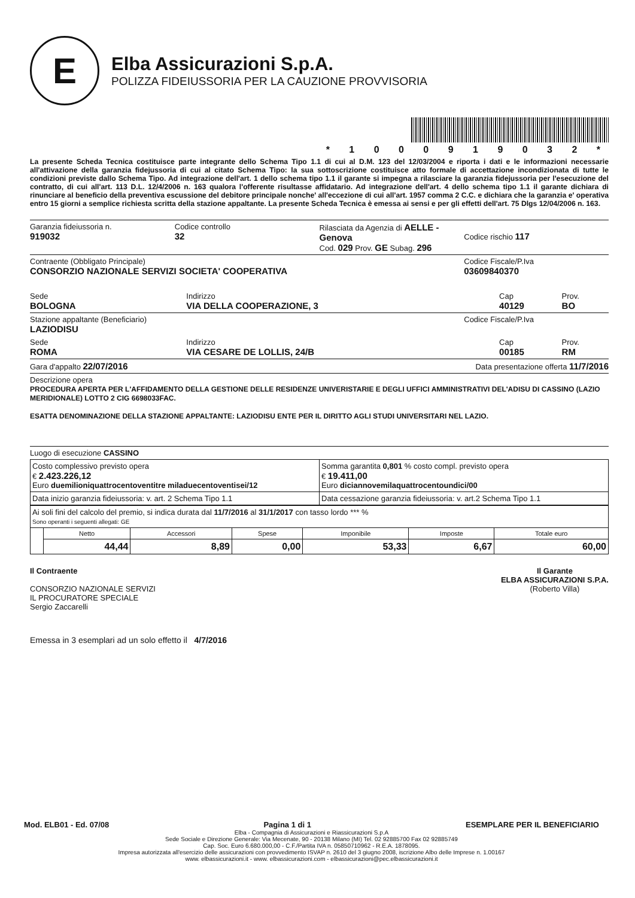E
Elba Assicurazioni S.p.A.
POLIZZA FIDEIUSSORIA PER LA CAUZIONE PROVVISORIA
* 1 0 0 0 9 1 9 0 3 2 *
La presente Scheda Tecnica costituisce parte integrante dello Schema Tipo 1.1 di cui al D.M. 123 del 12/03/2004 e riporta i dati e le informazioni necessarie all'attivazione della garanzia fidejussoria di cui al citato Schema Tipo: la sua sottoscrizione costituisce atto formale di accettazione incondizionata di tutte le condizioni previste dallo Schema Tipo. Ad integrazione dell'art. 1 dello schema tipo 1.1 il garante si impegna a rilasciare la garanzia fidejussoria per l'esecuzione del contratto, di cui all'art. 113 D.L. 12/4/2006 n. 163 qualora l'offerente risultasse affidatario. Ad integrazione dell'art. 4 dello schema tipo 1.1 il garante dichiara di rinunciare al beneficio della preventiva escussione del debitore principale nonche' all'eccezione di cui all'art. 1957 comma 2 C.C. e dichiara che la garanzia e' operativa entro 15 giorni a semplice richiesta scritta della stazione appaltante. La presente Scheda Tecnica è emessa ai sensi e per gli effetti dell'art. 75 Dlgs 12/04/2006 n. 163.
Garanzia fideiussoria n.
919032
Codice controllo
32
Rilasciata da Agenzia di AELLE - Genova
Cod. 029 Prov. GE Subag. 296
Codice rischio 117
Contraente (Obbligato Principale)
CONSORZIO NAZIONALE SERVIZI SOCIETA' COOPERATIVA
Codice Fiscale/P.Iva
03609840370
Sede
BOLOGNA
Indirizzo
VIA DELLA COOPERAZIONE, 3
Cap
40129
Prov.
BO
Stazione appaltante (Beneficiario)
LAZIODISU
Codice Fiscale/P.Iva
Sede
ROMA
Indirizzo
VIA CESARE DE LOLLIS, 24/B
Cap
00185
Prov.
RM
Gara d'appalto 22/07/2016
Data presentazione offerta 11/7/2016
Descrizione opera
PROCEDURA APERTA PER L'AFFIDAMENTO DELLA GESTIONE DELLE RESIDENZE UNIVERISTARIE E DEGLI UFFICI AMMINISTRATIVI DEL'ADISU DI CASSINO (LAZIO MERIDIONALE) LOTTO 2 CIG 6698033FAC.
ESATTA DENOMINAZIONE DELLA STAZIONE APPALTANTE: LAZIODISU ENTE PER IL DIRITTO AGLI STUDI UNIVERSITARI NEL LAZIO.
Luogo di esecuzione CASSINO
| Costo complessivo previsto opera € 2.423.226,12 Euro duemilioniquattrocentoventitre miladuecentoventisei/12 | Somma garantita 0,801 % costo compl. previsto opera € 19.411,00 Euro diciannovemilaquattrocentoundici/00 |
| Data inizio garanzia fideiussoria: v. art. 2 Schema Tipo 1.1 | Data cessazione garanzia fideiussoria: v. art.2 Schema Tipo 1.1 |
| Ai soli fini del calcolo del premio, si indica durata dal 11/7/2016 al 31/1/2017 con tasso lordo *** % Sono operanti i seguenti allegati: GE | | | | | | |
| | Netto | Accessori | Spese | Imponibile | Imposte | Totale euro |
| | 44,44 | 8,89 | 0,00 | 53,33 | 6,67 | 60,00 |
Il Contraente
CONSORZIO NAZIONALE SERVIZI
IL PROCURATORE SPECIALE
Sergio Zaccarelli
Il Garante
ELBA ASSICURAZIONI S.P.A.
(Roberto Villa)
Emessa in 3 esemplari ad un solo effetto il 4/7/2016
Mod. ELB01 - Ed. 07/08 Pagina 1 di 1 ESEMPLARE PER IL BENEFICIARIO
Elba - Compagnia di Assicurazioni e Riassicurazioni S.p.A
Sede Sociale e Direzione Generale: Via Mecenate, 90 - 20138 Milano (MI) Tel. 02 92885700 Fax 02 92885749
Cap. Soc. Euro 6.680.000,00 - C.F./Partita IVA n. 05850710962 - R.E.A. 1878095.
Impresa autorizzata all'esercizio delle assicurazioni con provvedimento ISVAP n. 2610 del 3 giugno 2008, iscrizione Albo delle Imprese n. 1.00167
www. elbassicurazioni.it - www. elbassicurazioni.com - elbassicurazioni@pec.elbassicurazioni.it